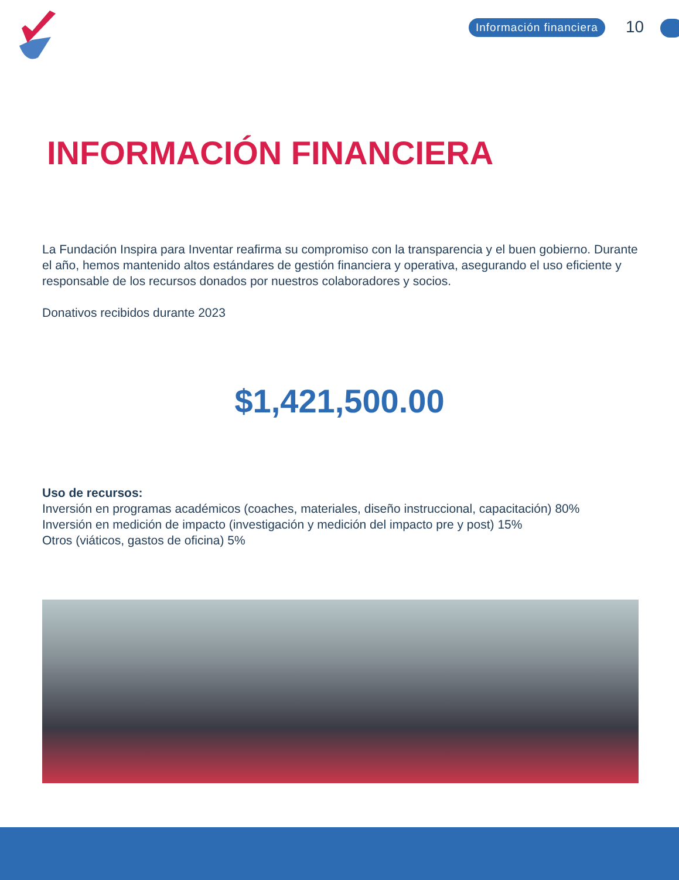Información financiera 10
INFORMACIÓN FINANCIERA
La Fundación Inspira para Inventar reafirma su compromiso con la transparencia y el buen gobierno. Durante el año, hemos mantenido altos estándares de gestión financiera y operativa, asegurando el uso eficiente y responsable de los recursos donados por nuestros colaboradores y socios.
Donativos recibidos durante 2023
$1,421,500.00
Uso de recursos:
Inversión en programas académicos (coaches, materiales, diseño instruccional, capacitación) 80%
Inversión en medición de impacto (investigación y medición del impacto pre y post) 15%
Otros (viáticos, gastos de oficina) 5%